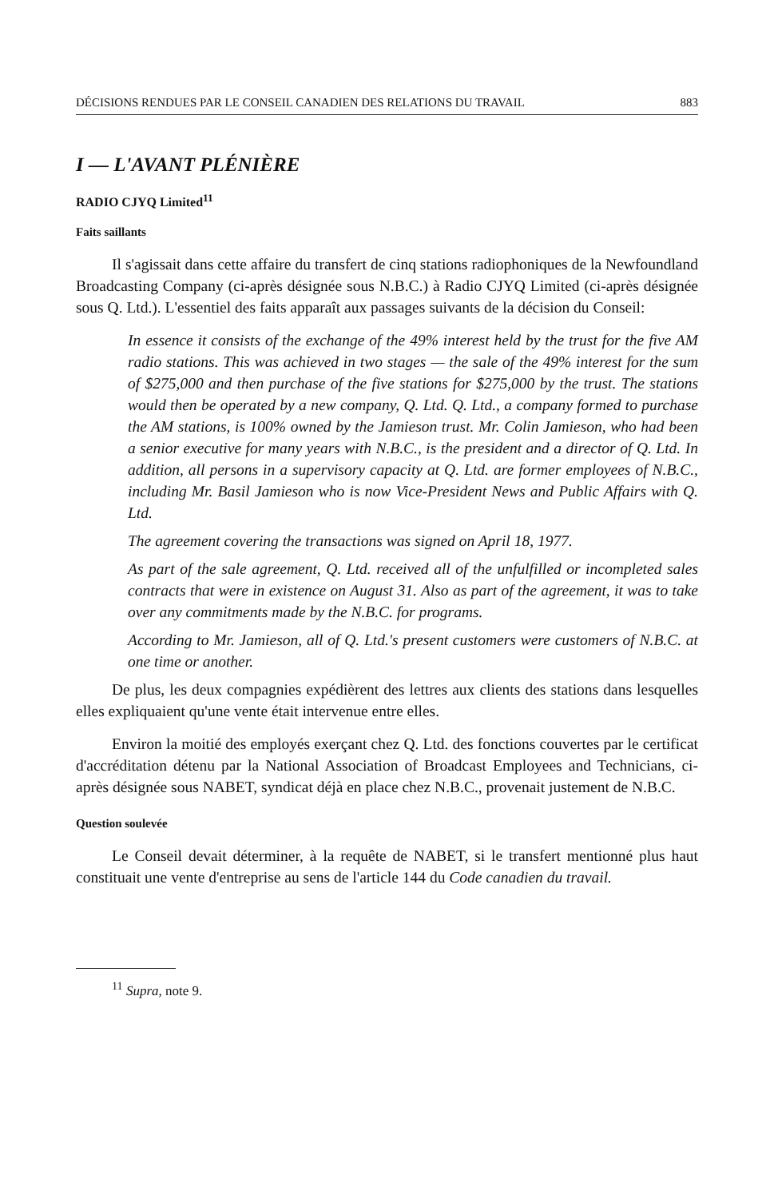DÉCISIONS RENDUES PAR LE CONSEIL CANADIEN DES RELATIONS DU TRAVAIL 883
I — L'AVANT PLÉNIÈRE
RADIO CJYQ Limited<sup>11</sup>
Faits saillants
Il s'agissait dans cette affaire du transfert de cinq stations radiophoniques de la Newfoundland Broadcasting Company (ci-après désignée sous N.B.C.) à Radio CJYQ Limited (ci-après désignée sous Q. Ltd.). L'essentiel des faits apparaît aux passages suivants de la décision du Conseil:
In essence it consists of the exchange of the 49% interest held by the trust for the five AM radio stations. This was achieved in two stages — the sale of the 49% interest for the sum of $275,000 and then purchase of the five stations for $275,000 by the trust. The stations would then be operated by a new company, Q. Ltd. Q. Ltd., a company formed to purchase the AM stations, is 100% owned by the Jamieson trust. Mr. Colin Jamieson, who had been a senior executive for many years with N.B.C., is the president and a director of Q. Ltd. In addition, all persons in a supervisory capacity at Q. Ltd. are former employees of N.B.C., including Mr. Basil Jamieson who is now Vice-President News and Public Affairs with Q. Ltd.
The agreement covering the transactions was signed on April 18, 1977.
As part of the sale agreement, Q. Ltd. received all of the unfulfilled or incompleted sales contracts that were in existence on August 31. Also as part of the agreement, it was to take over any commitments made by the N.B.C. for programs.
According to Mr. Jamieson, all of Q. Ltd.'s present customers were customers of N.B.C. at one time or another.
De plus, les deux compagnies expédièrent des lettres aux clients des stations dans lesquelles elles expliquaient qu'une vente était intervenue entre elles.
Environ la moitié des employés exerçant chez Q. Ltd. des fonctions couvertes par le certificat d'accréditation détenu par la National Association of Broadcast Employees and Technicians, ci-après désignée sous NABET, syndicat déjà en place chez N.B.C., provenait justement de N.B.C.
Question soulevée
Le Conseil devait déterminer, à la requête de NABET, si le transfert mentionné plus haut constituait une vente d'entreprise au sens de l'article 144 du Code canadien du travail.
<sup>11</sup> Supra, note 9.